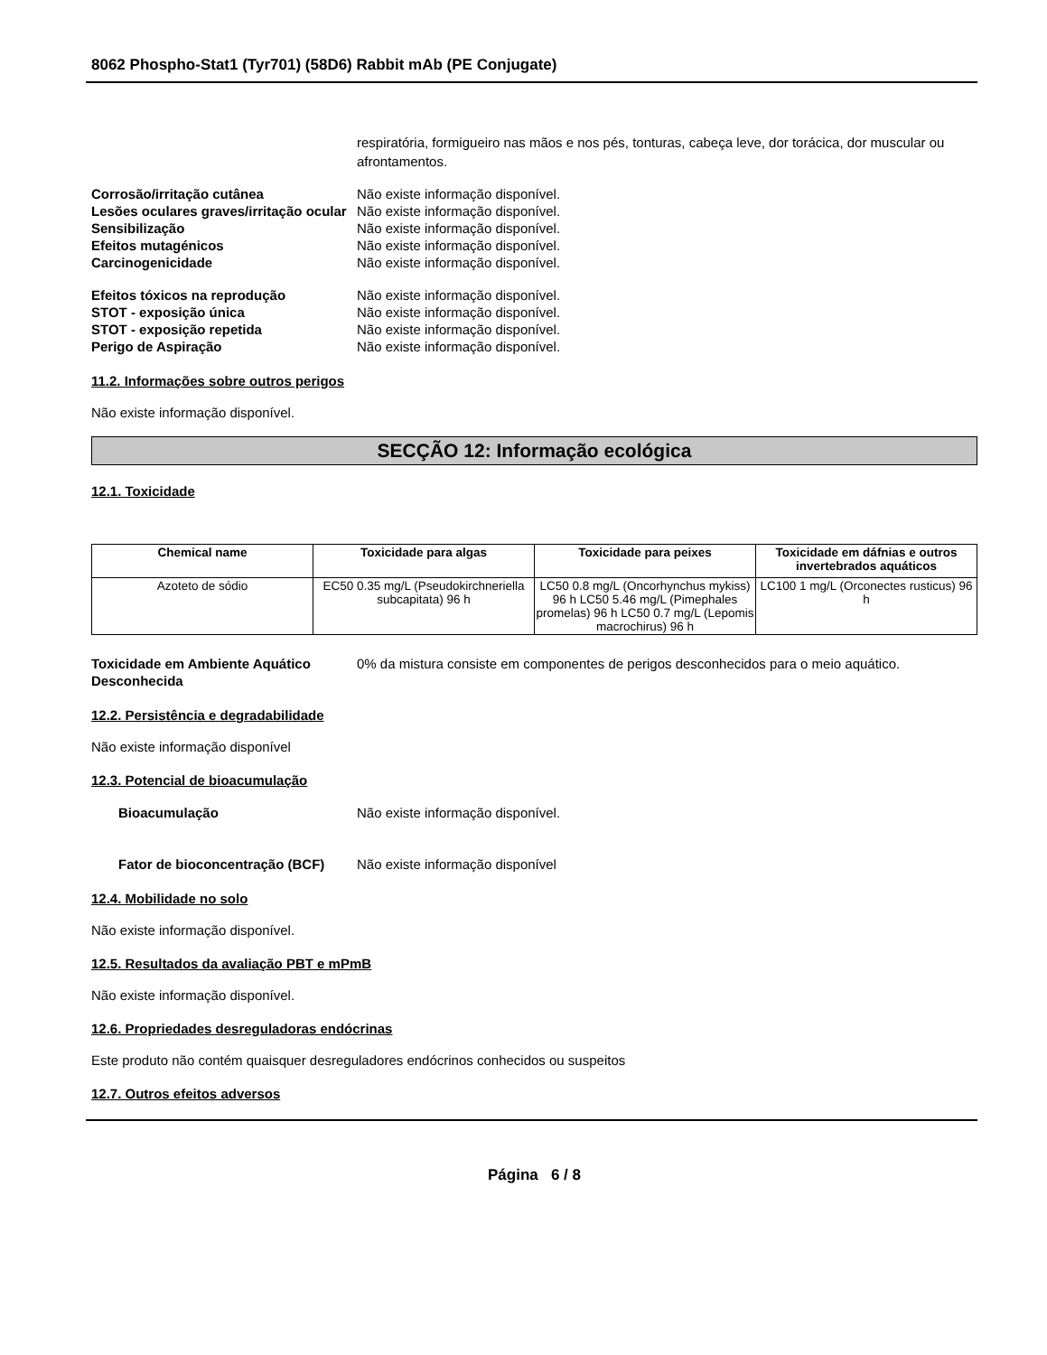8062 Phospho-Stat1 (Tyr701) (58D6) Rabbit mAb (PE Conjugate)
respiratória, formigueiro nas mãos e nos pés, tonturas, cabeça leve, dor torácica, dor muscular ou afrontamentos.
Corrosão/irritação cutânea Não existe informação disponível.
Lesões oculares graves/irritação ocular
Não existe informação disponível.
Sensibilização Não existe informação disponível.
Efeitos mutagénicos Não existe informação disponível.
Carcinogenicidade Não existe informação disponível.
Efeitos tóxicos na reprodução Não existe informação disponível.
STOT - exposição única Não existe informação disponível.
STOT - exposição repetida Não existe informação disponível.
Perigo de Aspiração Não existe informação disponível.
11.2. Informações sobre outros perigos
Não existe informação disponível.
SECÇÃO 12: Informação ecológica
12.1. Toxicidade
| Chemical name | Toxicidade para algas | Toxicidade para peixes | Toxicidade em dáfnias e outros invertebrados aquáticos |
| --- | --- | --- | --- |
| Azoteto de sódio | EC50 0.35 mg/L (Pseudokirchneriella subcapitata) 96 h | LC50 0.8 mg/L (Oncorhynchus mykiss) 96 h LC50 5.46 mg/L (Pimephales promelas) 96 h LC50 0.7 mg/L (Lepomis macrochirus) 96 h | LC100 1 mg/L (Orconectes rusticus) 96 h |
Toxicidade em Ambiente Aquático Desconhecida
0% da mistura consiste em componentes de perigos desconhecidos para o meio aquático.
12.2. Persistência e degradabilidade
Não existe informação disponível
12.3. Potencial de bioacumulação
Bioacumulação Não existe informação disponível.
Fator de bioconcentração (BCF)
Não existe informação disponível
12.4. Mobilidade no solo
Não existe informação disponível.
12.5. Resultados da avaliação PBT e mPmB
Não existe informação disponível.
12.6. Propriedades desreguladoras endócrinas
Este produto não contém quaisquer desreguladores endócrinos conhecidos ou suspeitos
12.7. Outros efeitos adversos
Página 6 / 8